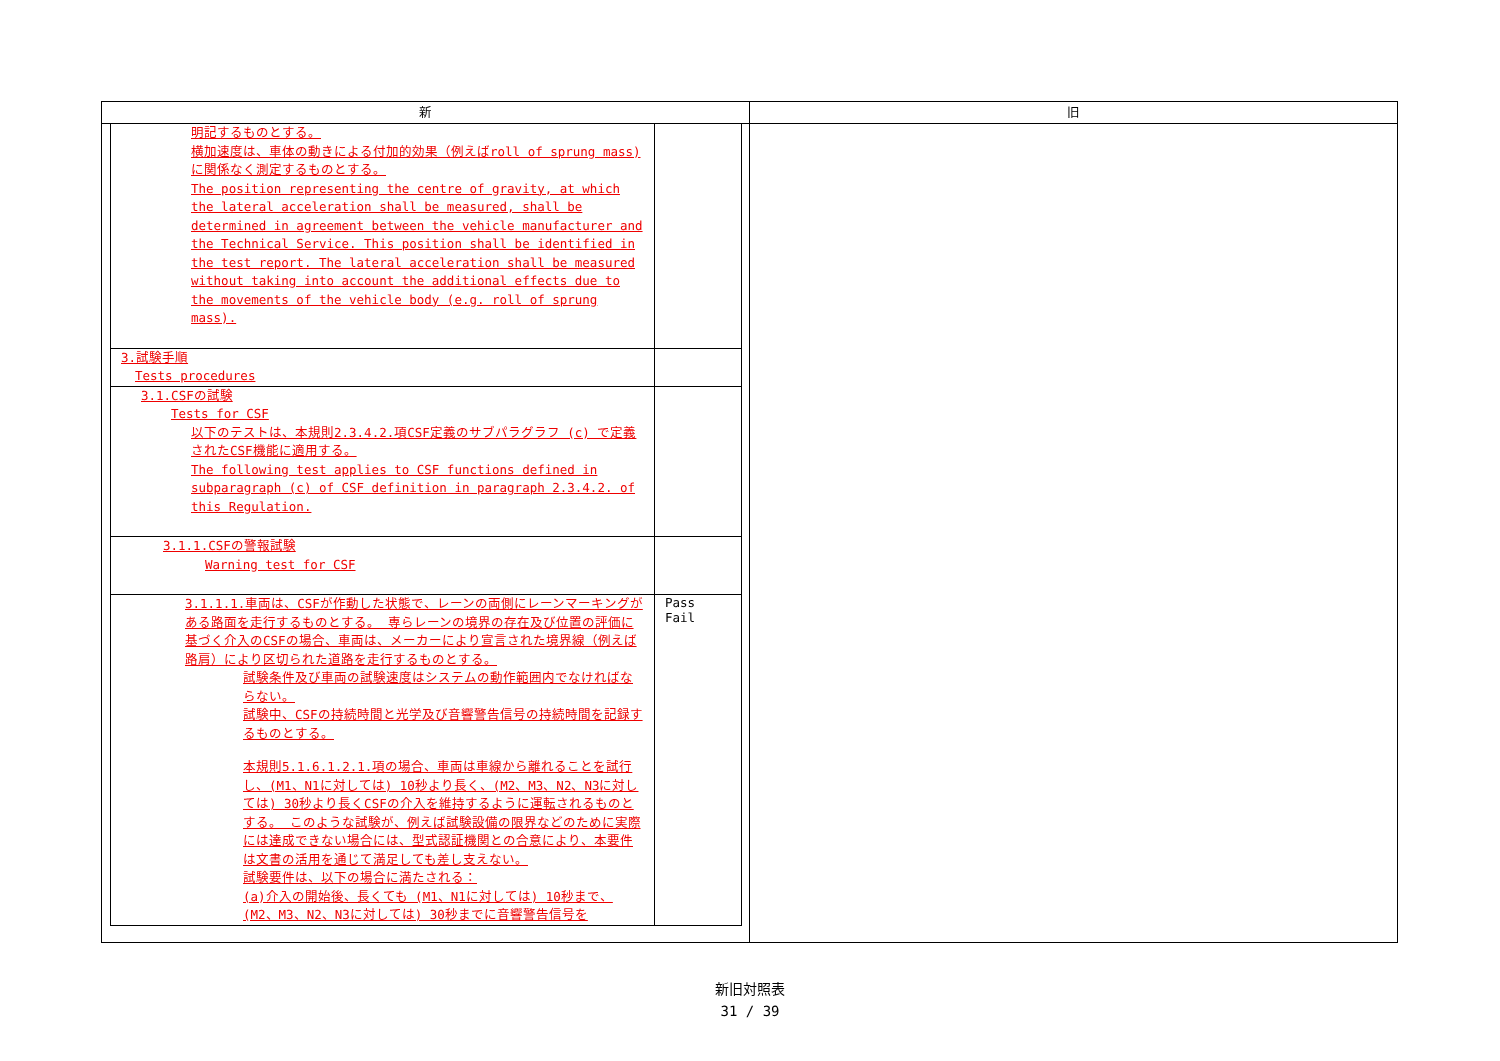| 新 | 旧 |
| --- | --- |
| / 明記するものとする。 横加速度は、車体の動きによる付加的効果（例えばroll of sprung mass)に関係なく測定するものとする。 The position representing the centre of gravity, at which the lateral acceleration shall be measured, shall be determined in agreement between the vehicle manufacturer and the Technical Service. This position shall be identified in the test report. The lateral acceleration shall be measured without taking into account the additional effects due to the movements of the vehicle body (e.g. roll of sprung mass). / / / 3.試験手順 Tests procedures / / / 3.1.CSFの試験 Tests for CSF 以下のテストは、本規則2.3.4.2.項CSF定義のサブパラグラフ (c) で定義されたCSF機能に適用する。 The following test applies to CSF functions defined in subparagraph (c) of CSF definition in paragraph 2.3.4.2. of this Regulation. / / / 3.1.1.CSFの警報試験 Warning test for CSF / / / 3.1.1.1.車両は、CSFが作動した状態で、レーンの両側にレーンマーキングがある路面を走行するものとする。 専らレーンの境界の存在及び位置の評価に基づく介入のCSFの場合、車両は、メーカーにより宣言された境界線（例えば路肩）により区切られた道路を走行するものとする。 試験条件及び車両の試験速度はシステムの動作範囲内でなければならない。 試験中、CSFの持続時間と光学及び音響警告信号の持続時間を記録するものとする。 本規則5.1.6.1.2.1.項の場合、車両は車線から離れることを試行し、(M1、N1に対しては) 10秒より長く、(M2、M3、N2、N3に対しては) 30秒より長くCSFの介入を維持するように運転されるものとする。 このような試験が、例えば試験設備の限界などのために実際には達成できない場合には、型式認証機関との合意により、本要件は文書の活用を通じて満足しても差し支えない。 試験要件は、以下の場合に満たされる： (a)介入の開始後、長くても (M1、N1に対しては) 10秒まで、(M2、M3、N2、N3に対しては) 30秒までに音響警告信号を / Pass Fail / | |
新旧対照表
31 / 39